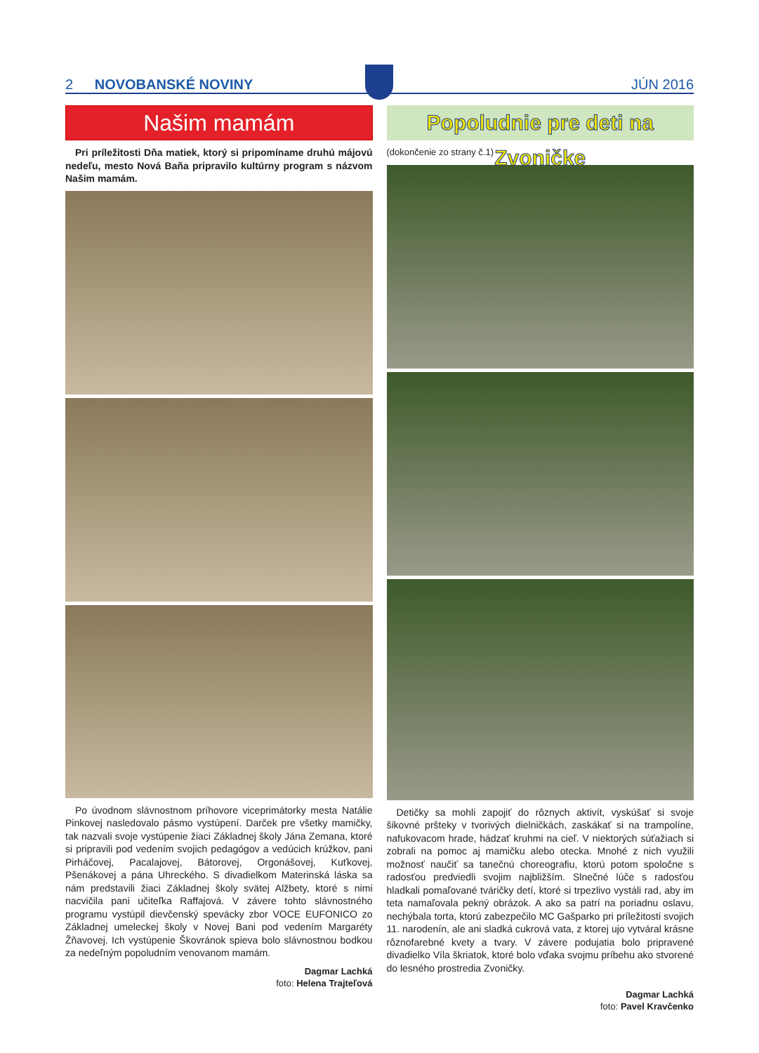2 NOVOBANSKÉ NOVINY JÚN 2016
Našim mamám
Pri príležitosti Dňa matiek, ktorý si pripomíname druhú májovú nedeľu, mesto Nová Baňa pripravilo kultúrny program s názvom Našim mamám.
Po úvodnom slávnostnom príhovore viceprimátorky mesta Natálie Pinkovej nasledovalo pásmo vystúpení. Darček pre všetky mamičky, tak nazvali svoje vystúpenie žiaci Základnej školy Jána Zemana, ktoré si pripravili pod vedením svojich pedagógov a vedúcich krúžkov, pani Pirháčovej, Pacalajovej, Bátorovej, Orgonášovej, Kuťkovej, Pšenákovej a pána Uhreckého. S divadielkom Materinská láska sa nám predstavili žiaci Základnej školy svätej Alžbety, ktoré s nimi nacvičila pani učiteľka Raffajová. V závere tohto slávnostného programu vystúpil dievčenský spevácky zbor VOCE EUFONICO zo Základnej umeleckej školy v Novej Bani pod vedením Margaréty Žňavovej. Ich vystúpenie Škovránok spieva bolo slávnostnou bodkou za nedeľným popoludním venovanom mamám.
Dagmar Lachká
foto: Helena Trajteľová
Popoludnie pre deti na Zvoničke
(dokončenie zo strany č.1)
Detičky sa mohli zapojiť do rôznych aktivít, vyskúšať si svoje šikovné pršteky v tvorivých dielničkách, zaskákať si na trampolíne, nafukovacom hrade, hádzať kruhmi na cieľ. V niektorých súťažiach si zobrali na pomoc aj mamičku alebo otecka. Mnohé z nich využili možnosť naučiť sa tanečnú choreografiu, ktorú potom spoločne s radosťou predviedli svojim najbližším. Slnečné lúče s radosťou hladkali pomaľované tváričky detí, ktoré si trpezlivo vystáli rad, aby im teta namaľovala pekný obrázok. A ako sa patrí na poriadnu oslavu, nechýbala torta, ktorú zabezpečilo MC Gašparko pri príležitosti svojich 11. narodenín, ale ani sladká cukrová vata, z ktorej ujo vytváral krásne rôznofarebné kvety a tvary. V závere podujatia bolo pripravené divadielko Víla škriatok, ktoré bolo vďaka svojmu príbehu ako stvorené do lesného prostredia Zvoničky.
Dagmar Lachká
foto: Pavel Kravčenko